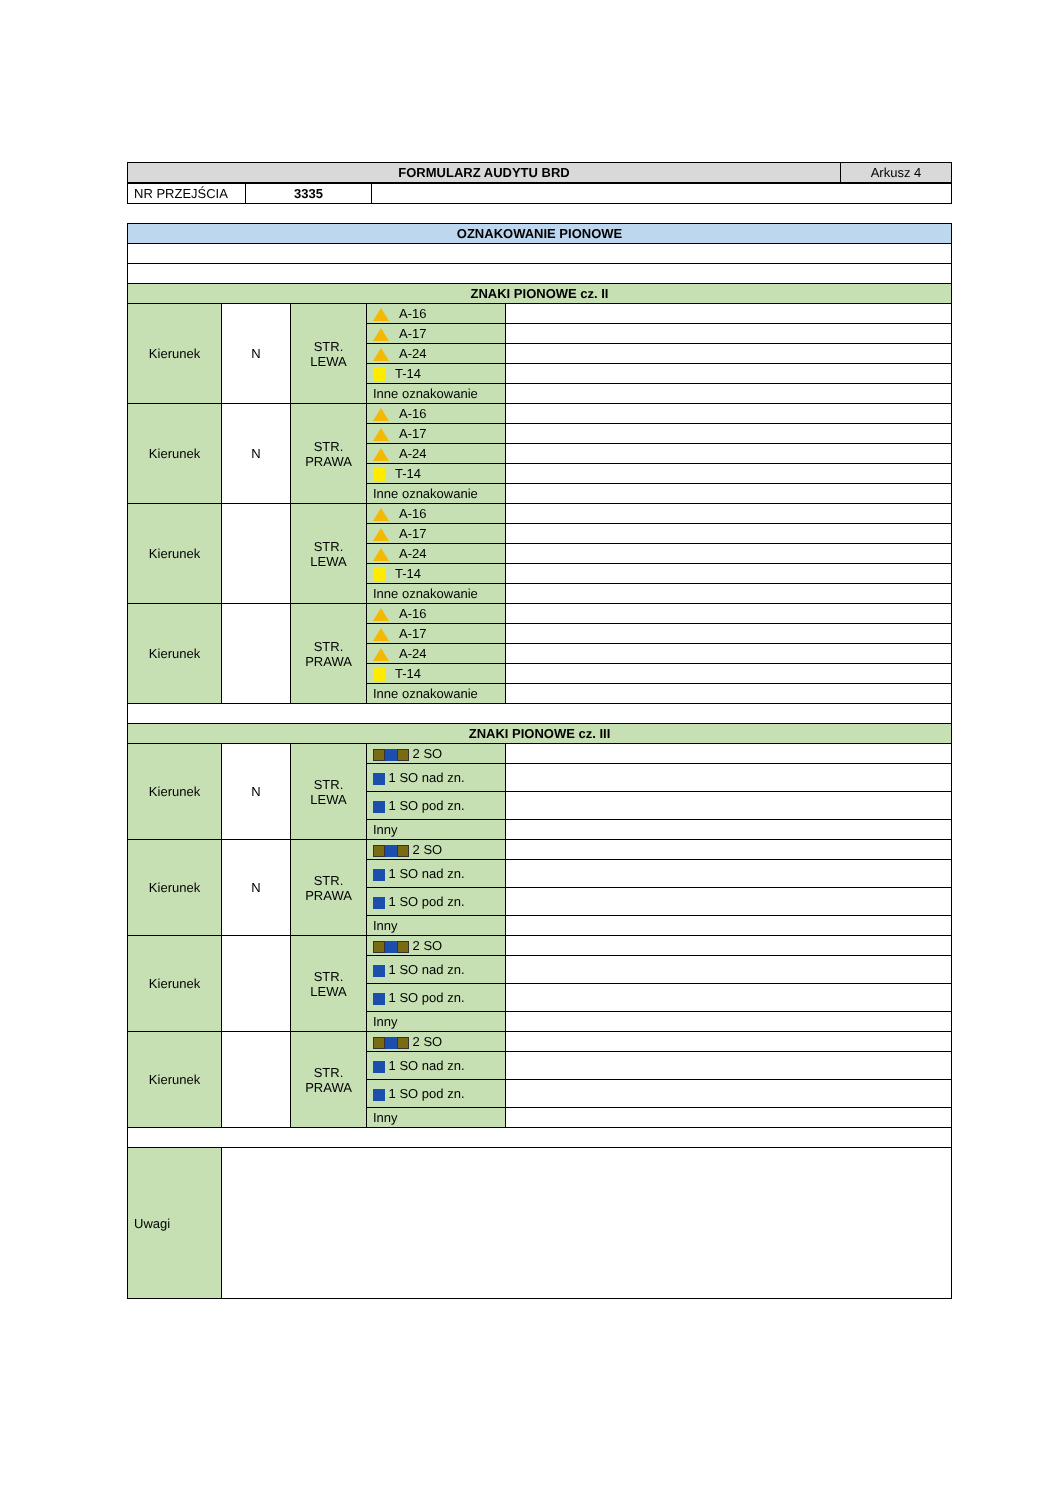| FORMULARZ AUDYTU BRD | Arkusz 4 |
| NR PRZEJŚCIA | 3335 | |
| OZNAKOWANIE PIONOWE | | | | |
| ZNAKI PIONOWE cz. II | | | | |
| Kierunek | N | STR. LEWA | A-16 | |
| | | | A-17 | |
| | | | A-24 | |
| | | | T-14 | |
| | | | Inne oznakowanie | |
| Kierunek | N | STR. PRAWA | A-16 | |
| | | | A-17 | |
| | | | A-24 | |
| | | | T-14 | |
| | | | Inne oznakowanie | |
| Kierunek | | STR. LEWA | A-16 | |
| | | | A-17 | |
| | | | A-24 | |
| | | | T-14 | |
| | | | Inne oznakowanie | |
| Kierunek | | STR. PRAWA | A-16 | |
| | | | A-17 | |
| | | | A-24 | |
| | | | T-14 | |
| | | | Inne oznakowanie | |
| ZNAKI PIONOWE cz. III | | | | |
| Kierunek | N | STR. LEWA | 2 SO | |
| | | | 1 SO nad zn. | |
| | | | 1 SO pod zn. | |
| | | | Inny | |
| Kierunek | N | STR. PRAWA | 2 SO | |
| | | | 1 SO nad zn. | |
| | | | 1 SO pod zn. | |
| | | | Inny | |
| Kierunek | | STR. LEWA | 2 SO | |
| | | | 1 SO nad zn. | |
| | | | 1 SO pod zn. | |
| | | | Inny | |
| Kierunek | | STR. PRAWA | 2 SO | |
| | | | 1 SO nad zn. | |
| | | | 1 SO pod zn. | |
| | | | Inny | |
| Uwagi | | | | |